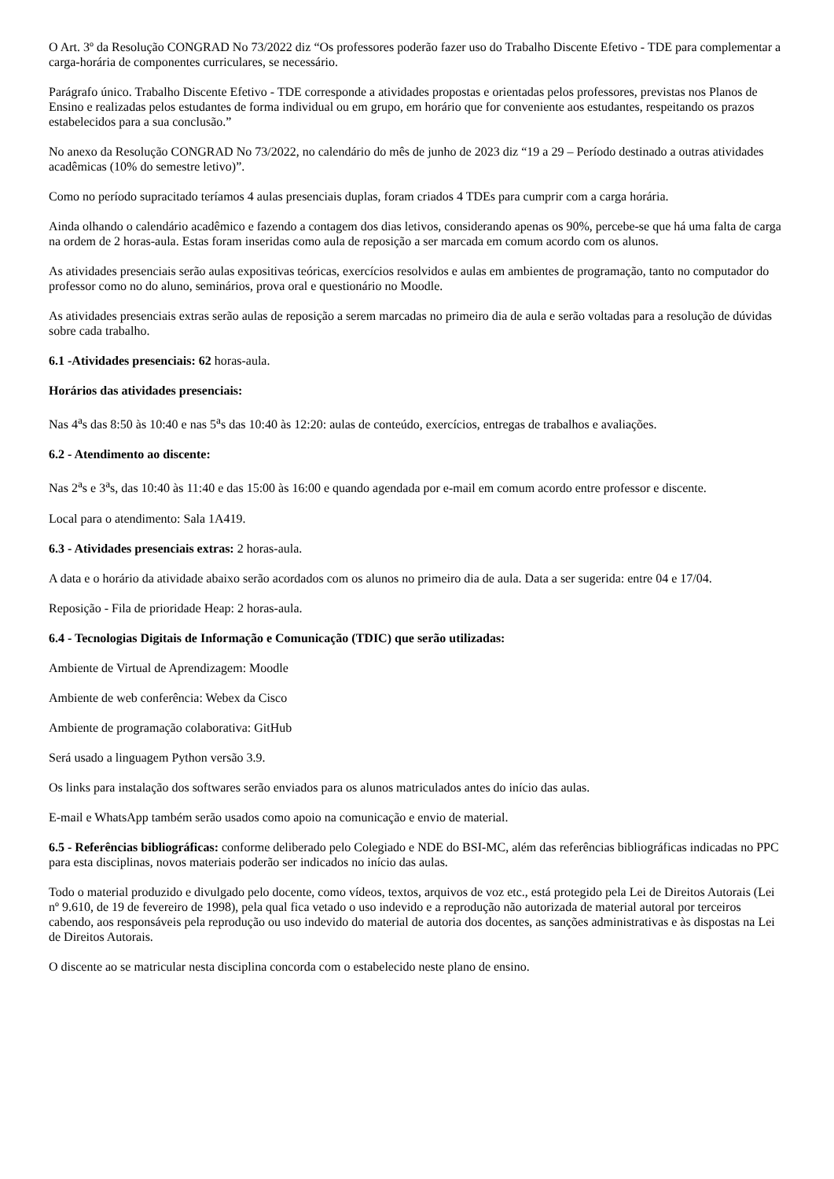O Art. 3º da Resolução CONGRAD No 73/2022 diz “Os professores poderão fazer uso do Trabalho Discente Efetivo - TDE para complementar a carga-horária de componentes curriculares, se necessário.
Parágrafo único. Trabalho Discente Efetivo - TDE corresponde a atividades propostas e orientadas pelos professores, previstas nos Planos de Ensino e realizadas pelos estudantes de forma individual ou em grupo, em horário que for conveniente aos estudantes, respeitando os prazos estabelecidos para a sua conclusão.”
No anexo da Resolução CONGRAD No 73/2022, no calendário do mês de junho de 2023 diz “19 a 29 – Período destinado a outras atividades acadêmicas (10% do semestre letivo)”.
Como no período supracitado teríamos 4 aulas presenciais duplas, foram criados 4 TDEs para cumprir com a carga horária.
Ainda olhando o calendário acadêmico e fazendo a contagem dos dias letivos, considerando apenas os 90%, percebe-se que há uma falta de carga na ordem de 2 horas-aula. Estas foram inseridas como aula de reposição a ser marcada em comum acordo com os alunos.
As atividades presenciais serão aulas expositivas teóricas, exercícios resolvidos e aulas em ambientes de programação, tanto no computador do professor como no do aluno, seminários, prova oral e questionário no Moodle.
As atividades presenciais extras serão aulas de reposição a serem marcadas no primeiro dia de aula e serão voltadas para a resolução de dúvidas sobre cada trabalho.
6.1 -Atividades presenciais: 62 horas-aula.
Horários das atividades presenciais:
Nas 4<sup>a</sup>s das 8:50 às 10:40 e nas 5<sup>a</sup>s das 10:40 às 12:20: aulas de conteúdo, exercícios, entregas de trabalhos e avaliações.
6.2 - Atendimento ao discente:
Nas 2<sup>a</sup>s e 3<sup>a</sup>s, das 10:40 às 11:40 e das 15:00 às 16:00 e quando agendada por e-mail em comum acordo entre professor e discente.
Local para o atendimento: Sala 1A419.
6.3 - Atividades presenciais extras: 2 horas-aula.
A data e o horário da atividade abaixo serão acordados com os alunos no primeiro dia de aula. Data a ser sugerida: entre 04 e 17/04.
Reposição - Fila de prioridade Heap: 2 horas-aula.
6.4 - Tecnologias Digitais de Informação e Comunicação (TDIC) que serão utilizadas:
Ambiente de Virtual de Aprendizagem: Moodle
Ambiente de web conferência: Webex da Cisco
Ambiente de programação colaborativa: GitHub
Será usado a linguagem Python versão 3.9.
Os links para instalação dos softwares serão enviados para os alunos matriculados antes do início das aulas.
E-mail e WhatsApp também serão usados como apoio na comunicação e envio de material.
6.5 - Referências bibliográficas: conforme deliberado pelo Colegiado e NDE do BSI-MC, além das referências bibliográficas indicadas no PPC para esta disciplinas, novos materiais poderão ser indicados no início das aulas.
Todo o material produzido e divulgado pelo docente, como vídeos, textos, arquivos de voz etc., está protegido pela Lei de Direitos Autorais (Lei nº 9.610, de 19 de fevereiro de 1998), pela qual fica vetado o uso indevido e a reprodução não autorizada de material autoral por terceiros cabendo, aos responsáveis pela reprodução ou uso indevido do material de autoria dos docentes, as sanções administrativas e às dispostas na Lei de Direitos Autorais.
O discente ao se matricular nesta disciplina concorda com o estabelecido neste plano de ensino.